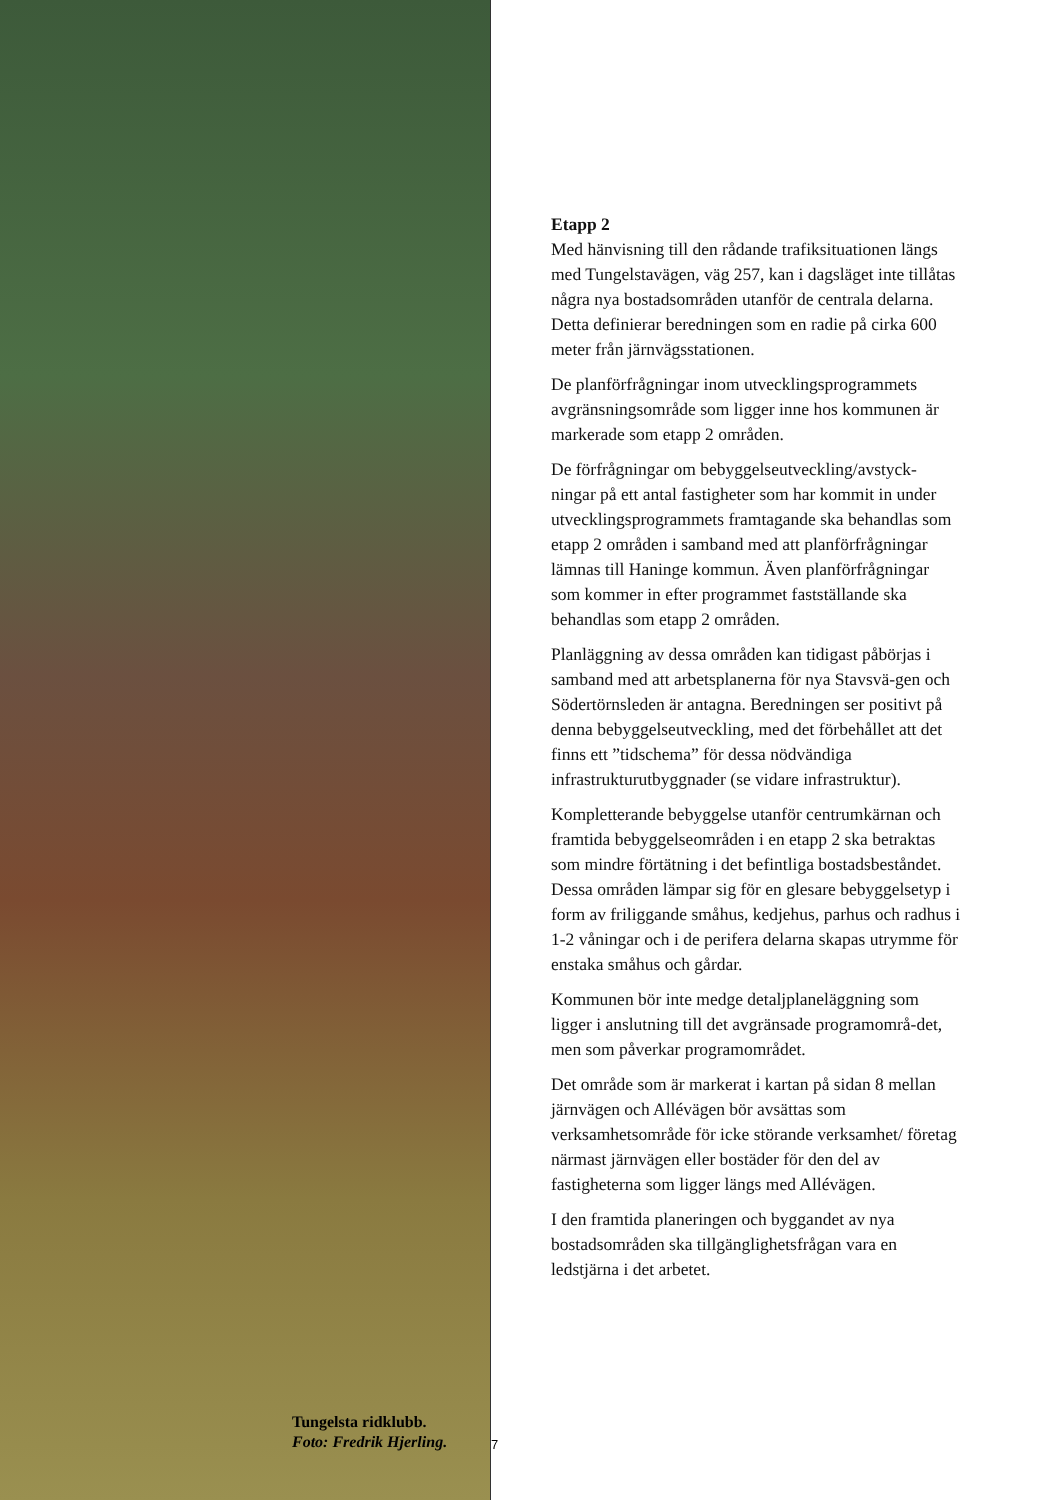Tungelsta ridklubb.
Foto: Fredrik Hjerling.
7
Etapp 2
Med hänvisning till den rådande trafiksituationen längs med Tungelstavägen, väg 257, kan i dagsläget inte tillåtas några nya bostadsområden utanför de centrala delarna. Detta definierar beredningen som en radie på cirka 600 meter från järnvägsstationen.
De planförfrågningar inom utvecklingsprogrammets avgränsningsområde som ligger inne hos kommunen är markerade som etapp 2 områden.
De förfrågningar om bebyggelseutveckling/avstyck-ningar på ett antal fastigheter som har kommit in under utvecklingsprogrammets framtagande ska behandlas som etapp 2 områden i samband med att planförfrågningar lämnas till Haninge kommun. Även planförfrågningar som kommer in efter programmet fastställande ska behandlas som etapp 2 områden.
Planläggning av dessa områden kan tidigast påbörjas i samband med att arbetsplanerna för nya Stavsvä-gen och Södertörnsleden är antagna. Beredningen ser positivt på denna bebyggelseutveckling, med det förbehållet att det finns ett ”tidschema” för dessa nödvändiga infrastrukturutbyggnader (se vidare infrastruktur).
Kompletterande bebyggelse utanför centrumkärnan och framtida bebyggelseområden i en etapp 2 ska betraktas som mindre förtätning i det befintliga bostadsbeståndet. Dessa områden lämpar sig för en glesare bebyggelsetyp i form av friliggande småhus, kedjehus, parhus och radhus i 1-2 våningar och i de perifera delarna skapas utrymme för enstaka småhus och gårdar.
Kommunen bör inte medge detaljplaneläggning som ligger i anslutning till det avgränsade programområ-det, men som påverkar programområdet.
Det område som är markerat i kartan på sidan 8 mellan järnvägen och Allévägen bör avsättas som verksamhetsområde för icke störande verksamhet/ företag närmast järnvägen eller bostäder för den del av fastigheterna som ligger längs med Allévägen.
I den framtida planeringen och byggandet av nya bostadsområden ska tillgänglighetsfrågan vara en ledstjärna i det arbetet.